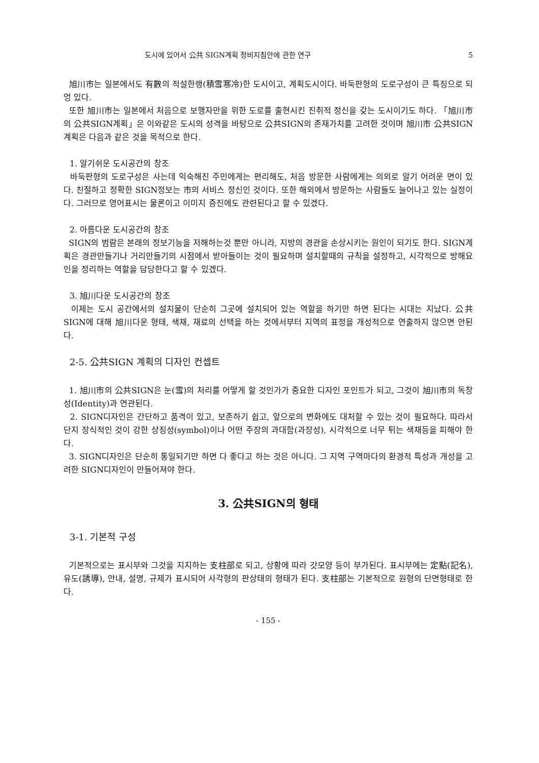도시에 있어서 公共 SIGN계획 정비지침안에 관한 연구 5
旭川市는 일본에서도 有數의 적설한랭(積雪寒冷)한 도시이고, 계획도시이다. 바둑판형의 도로구성이 큰 특징으로 되엉 있다.
또한 旭川市는 일본에서 처음으로 보행자만을 위한 도로를 출현시킨 진취적 정신을 갖는 도시이기도 하다. 「旭川市의 公共SIGN계획」은 이와같은 도시의 성격을 바탕으로 公共SIGN의 존재가치를 고려한 것이며 旭川市 公共SIGN 계획은 다음과 같은 것을 목적으로 한다.
1. 알기쉬운 도시공간의 창조
바둑판형의 도로구성은 사는데 익숙해진 주민에게는 편리해도, 처음 방문한 사람에게는 의외로 알기 어려운 면이 있다. 친절하고 정확한 SIGN정보는 市의 서비스 정신인 것이다. 또한 해외에서 방문하는 사람들도 늘어나고 있는 실정이다. 그러므로 영어표시는 물론이고 이미지 증진에도 관련된다고 할 수 있겠다.
2. 아름다운 도시공간의 창조
SIGN의 범람은 본래의 정보기능을 저해하는것 뿐만 아니라, 지방의 경관을 손상시키는 원인이 되기도 한다. SIGN계획은 경관만들기나 거리만들기의 시점에서 받아들이는 것이 필요하며 설치할때의 규칙을 설정하고, 시각적으로 방해요인을 정리하는 역할을 담당한다고 할 수 있겠다.
3. 旭川다운 도시공간의 창조
이제는 도시 공간에서의 설치물이 단순히 그곳에 설치되어 있는 역할을 하기만 하면 된다는 시대는 지났다. 公共SIGN에 대해 旭川다운 형태, 색채, 재료의 선택을 하는 것에서부터 지역의 표정을 개성적으로 연출하지 않으면 안된다.
2-5. 公共SIGN 계획의 디자인 컨셉트
1. 旭川市의 公共SIGN은 눈(雪)의 처리를 어떻게 할 것인가가 중요한 디자인 포인트가 되고, 그것이 旭川市의 독창성(Identity)과 연관된다.
2. SIGN디자인은 간단하고 품격이 있고, 보존하기 쉽고, 앞으로의 변화에도 대처할 수 있는 것이 필요하다. 따라서 단지 장식적인 것이 강한 상징성(symbol)이나 어떤 주장의 과대함(과장성), 시각적으로 너무 튀는 색채등을 피해야 한다.
3. SIGN디자인은 단순히 통일되기만 하면 다 좋다고 하는 것은 아니다. 그 지역 구역마다의 환경적 특성과 개성을 고려한 SIGN디자인이 만들어져야 한다.
3. 公共SIGN의 형태
3-1. 기본적 구성
기본적으로는 표시부와 그것을 지지하는 支柱部로 되고, 상황에 따라 갓모양 등이 부가된다. 표시부에는 定點(記名), 유도(誘導), 안내, 설명, 규제가 표시되어 사각형의 판상태의 형태가 된다. 支柱部는 기본적으로 원형의 단면형태로 한다.
- 155 -